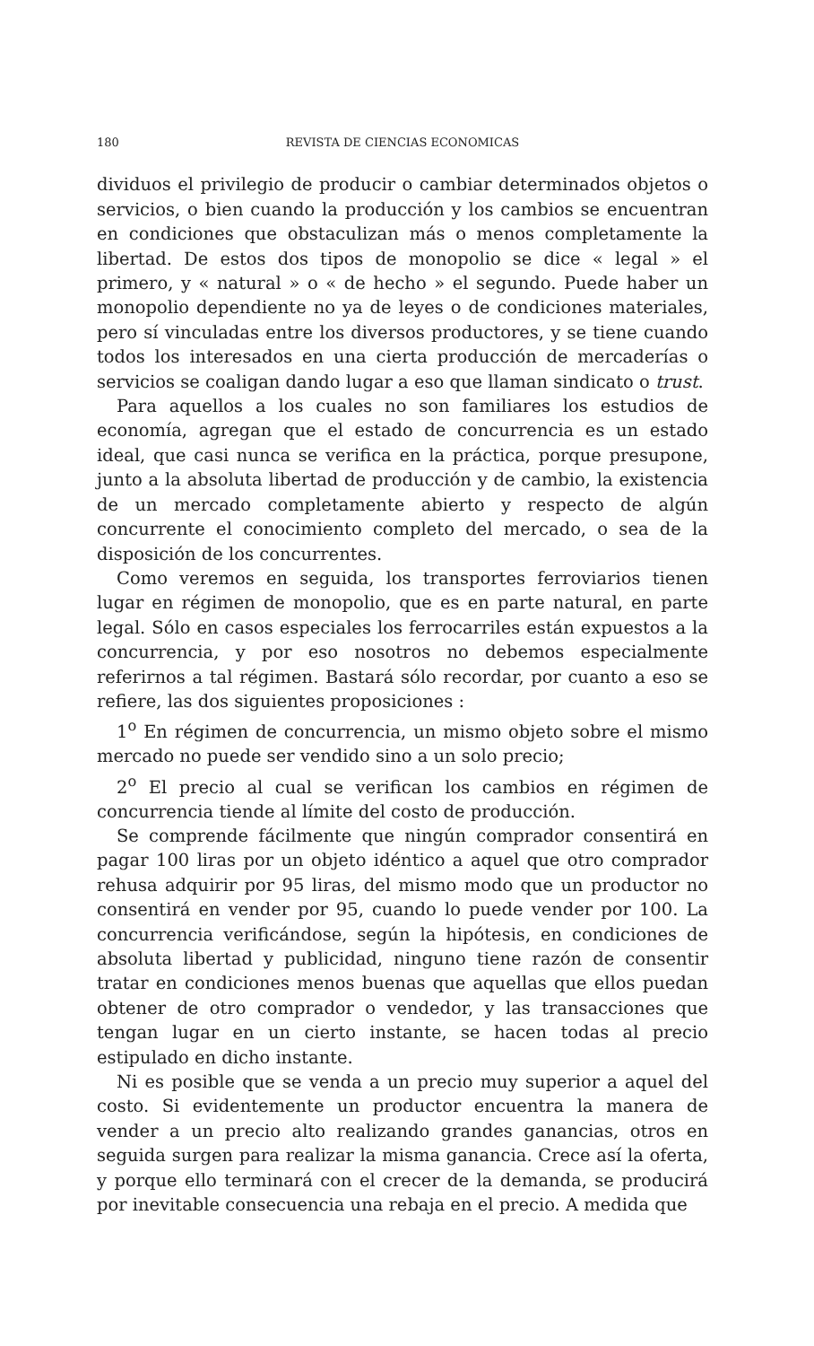180 REVISTA DE CIENCIAS ECONOMICAS
dividuos el privilegio de producir o cambiar determinados objetos o servicios, o bien cuando la producción y los cambios se encuentran en condiciones que obstaculizan más o menos completamente la libertad. De estos dos tipos de monopolio se dice « legal » el primero, y « natural » o « de hecho » el segundo. Puede haber un monopolio dependiente no ya de leyes o de condiciones materiales, pero sí vinculadas entre los diversos productores, y se tiene cuando todos los interesados en una cierta producción de mercaderías o servicios se coaligan dando lugar a eso que llaman sindicato o trust.
Para aquellos a los cuales no son familiares los estudios de economía, agregan que el estado de concurrencia es un estado ideal, que casi nunca se verifica en la práctica, porque presupone, junto a la absoluta libertad de producción y de cambio, la existencia de un mercado completamente abierto y respecto de algún concurrente el conocimiento completo del mercado, o sea de la disposición de los concurrentes.
Como veremos en seguida, los transportes ferroviarios tienen lugar en régimen de monopolio, que es en parte natural, en parte legal. Sólo en casos especiales los ferrocarriles están expuestos a la concurrencia, y por eso nosotros no debemos especialmente referirnos a tal régimen. Bastará sólo recordar, por cuanto a eso se refiere, las dos siguientes proposiciones :
1<sup>o</sup> En régimen de concurrencia, un mismo objeto sobre el mismo mercado no puede ser vendido sino a un solo precio;
2<sup>o</sup> El precio al cual se verifican los cambios en régimen de concurrencia tiende al límite del costo de producción.
Se comprende fácilmente que ningún comprador consentirá en pagar 100 liras por un objeto idéntico a aquel que otro comprador rehusa adquirir por 95 liras, del mismo modo que un productor no consentirá en vender por 95, cuando lo puede vender por 100. La concurrencia verificándose, según la hipótesis, en condiciones de absoluta libertad y publicidad, ninguno tiene razón de consentir tratar en condiciones menos buenas que aquellas que ellos puedan obtener de otro comprador o vendedor, y las transacciones que tengan lugar en un cierto instante, se hacen todas al precio estipulado en dicho instante.
Ni es posible que se venda a un precio muy superior a aquel del costo. Si evidentemente un productor encuentra la manera de vender a un precio alto realizando grandes ganancias, otros en seguida surgen para realizar la misma ganancia. Crece así la oferta, y porque ello terminará con el crecer de la demanda, se producirá por inevitable consecuencia una rebaja en el precio. A medida que